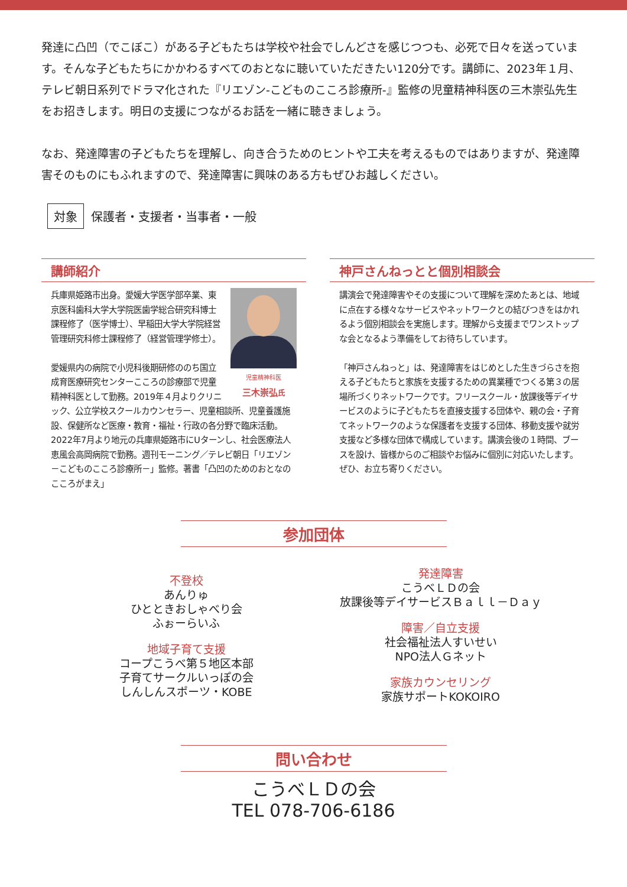発達に凸凹（でこぼこ）がある子どもたちは学校や社会でしんどさを感じつつも、必死で日々を送っています。そんな子どもたちにかかわるすべてのおとなに聴いていただきたい120分です。講師に、2023年１月、テレビ朝日系列でドラマ化された『リエゾン-こどものこころ診療所-』監修の児童精神科医の三木崇弘先生をお招きします。明日の支援につながるお話を一緒に聴きましょう。
なお、発達障害の子どもたちを理解し、向き合うためのヒントや工夫を考えるものではありますが、発達障害そのものにもふれますので、発達障害に興味のある方もぜひお越しください。
対象 保護者・支援者・当事者・一般
講師紹介
児童精神科医
三木崇弘氏
兵庫県姫路市出身。愛媛大学医学部卒業、東京医科歯科大学大学院医歯学総合研究科博士課程修了（医学博士）、早稲田大学大学院経営管理研究科修士課程修了（経営管理学修士）。
愛媛県内の病院で小児科後期研修ののち国立成育医療研究センターこころの診療部で児童精神科医として勤務。2019年４月よりクリニック、公立学校スクールカウンセラー、児童相談所、児童養護施設、保健所など医療・教育・福祉・行政の各分野で臨床活動。2022年7月より地元の兵庫県姫路市にUターンし、社会医療法人恵風会高岡病院で勤務。週刊モーニング／テレビ朝日「リエゾン－こどものこころ診療所－」監修。著書「凸凹のためのおとなのこころがまえ」
神戸さんねっとと個別相談会
講演会で発達障害やその支援について理解を深めたあとは、地域に点在する様々なサービスやネットワークとの結びつきをはかれるよう個別相談会を実施します。理解から支援までワンストップな会となるよう準備をしてお待ちしています。
「神戸さんねっと」は、発達障害をはじめとした生きづらさを抱える子どもたちと家族を支援するための異業種でつくる第３の居場所づくりネットワークです。フリースクール・放課後等デイサービスのように子どもたちを直接支援する団体や、親の会・子育てネットワークのような保護者を支援する団体、移動支援や就労支援など多様な団体で構成しています。講演会後の１時間、ブースを設け、皆様からのご相談やお悩みに個別に対応いたします。ぜひ、お立ち寄りください。
参加団体
不登校
あんりゅ
ひとときおしゃべり会
ふぉーらいふ
地域子育て支援
コープこうべ第５地区本部
子育てサークルいっぽの会
しんしんスポーツ・KOBE
発達障害
こうべＬＤの会
放課後等デイサービスＢａｌｌ－Ｄａｙ
障害／自立支援
社会福祉法人すいせい
NPO法人Ｇネット
家族カウンセリング
家族サポートKOKOIRO
問い合わせ
こうべＬＤの会
TEL 078-706-6186